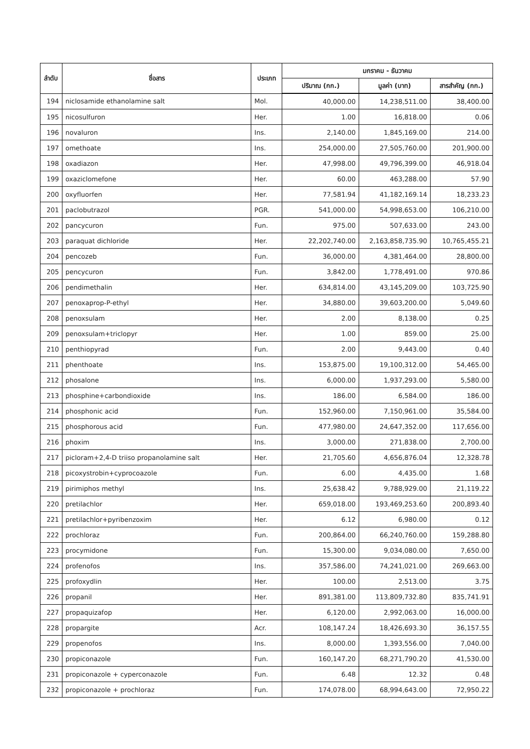| ลำดับ | ชื่อสาร | ประเภท | มกราคม - ธันวาคม | | |
| --- | --- | --- | --- | --- | --- |
| | | | ปริมาณ (กก.) | มูลค่า (บาท) | สารสำคัญ (กก.) |
| 194 | niclosamide ethanolamine salt | Mol. | 40,000.00 | 14,238,511.00 | 38,400.00 |
| 195 | nicosulfuron | Her. | 1.00 | 16,818.00 | 0.06 |
| 196 | novaluron | Ins. | 2,140.00 | 1,845,169.00 | 214.00 |
| 197 | omethoate | Ins. | 254,000.00 | 27,505,760.00 | 201,900.00 |
| 198 | oxadiazon | Her. | 47,998.00 | 49,796,399.00 | 46,918.04 |
| 199 | oxaziclomefone | Her. | 60.00 | 463,288.00 | 57.90 |
| 200 | oxyfluorfen | Her. | 77,581.94 | 41,182,169.14 | 18,233.23 |
| 201 | paclobutrazol | PGR. | 541,000.00 | 54,998,653.00 | 106,210.00 |
| 202 | pancycuron | Fun. | 975.00 | 507,633.00 | 243.00 |
| 203 | paraquat dichloride | Her. | 22,202,740.00 | 2,163,858,735.90 | 10,765,455.21 |
| 204 | pencozeb | Fun. | 36,000.00 | 4,381,464.00 | 28,800.00 |
| 205 | pencycuron | Fun. | 3,842.00 | 1,778,491.00 | 970.86 |
| 206 | pendimethalin | Her. | 634,814.00 | 43,145,209.00 | 103,725.90 |
| 207 | penoxaprop-P-ethyl | Her. | 34,880.00 | 39,603,200.00 | 5,049.60 |
| 208 | penoxsulam | Her. | 2.00 | 8,138.00 | 0.25 |
| 209 | penoxsulam+triclopyr | Her. | 1.00 | 859.00 | 25.00 |
| 210 | penthiopyrad | Fun. | 2.00 | 9,443.00 | 0.40 |
| 211 | phenthoate | Ins. | 153,875.00 | 19,100,312.00 | 54,465.00 |
| 212 | phosalone | Ins. | 6,000.00 | 1,937,293.00 | 5,580.00 |
| 213 | phosphine+carbondioxide | Ins. | 186.00 | 6,584.00 | 186.00 |
| 214 | phosphonic acid | Fun. | 152,960.00 | 7,150,961.00 | 35,584.00 |
| 215 | phosphorous acid | Fun. | 477,980.00 | 24,647,352.00 | 117,656.00 |
| 216 | phoxim | Ins. | 3,000.00 | 271,838.00 | 2,700.00 |
| 217 | picloram+2,4-D triiso propanolamine salt | Her. | 21,705.60 | 4,656,876.04 | 12,328.78 |
| 218 | picoxystrobin+cyprocoazole | Fun. | 6.00 | 4,435.00 | 1.68 |
| 219 | pirimiphos methyl | Ins. | 25,638.42 | 9,788,929.00 | 21,119.22 |
| 220 | pretilachlor | Her. | 659,018.00 | 193,469,253.60 | 200,893.40 |
| 221 | pretilachlor+pyribenzoxim | Her. | 6.12 | 6,980.00 | 0.12 |
| 222 | prochloraz | Fun. | 200,864.00 | 66,240,760.00 | 159,288.80 |
| 223 | procymidone | Fun. | 15,300.00 | 9,034,080.00 | 7,650.00 |
| 224 | profenofos | Ins. | 357,586.00 | 74,241,021.00 | 269,663.00 |
| 225 | profoxydlin | Her. | 100.00 | 2,513.00 | 3.75 |
| 226 | propanil | Her. | 891,381.00 | 113,809,732.80 | 835,741.91 |
| 227 | propaquizafop | Her. | 6,120.00 | 2,992,063.00 | 16,000.00 |
| 228 | propargite | Acr. | 108,147.24 | 18,426,693.30 | 36,157.55 |
| 229 | propenofos | Ins. | 8,000.00 | 1,393,556.00 | 7,040.00 |
| 230 | propiconazole | Fun. | 160,147.20 | 68,271,790.20 | 41,530.00 |
| 231 | propiconazole + cyperconazole | Fun. | 6.48 | 12.32 | 0.48 |
| 232 | propiconazole + prochloraz | Fun. | 174,078.00 | 68,994,643.00 | 72,950.22 |